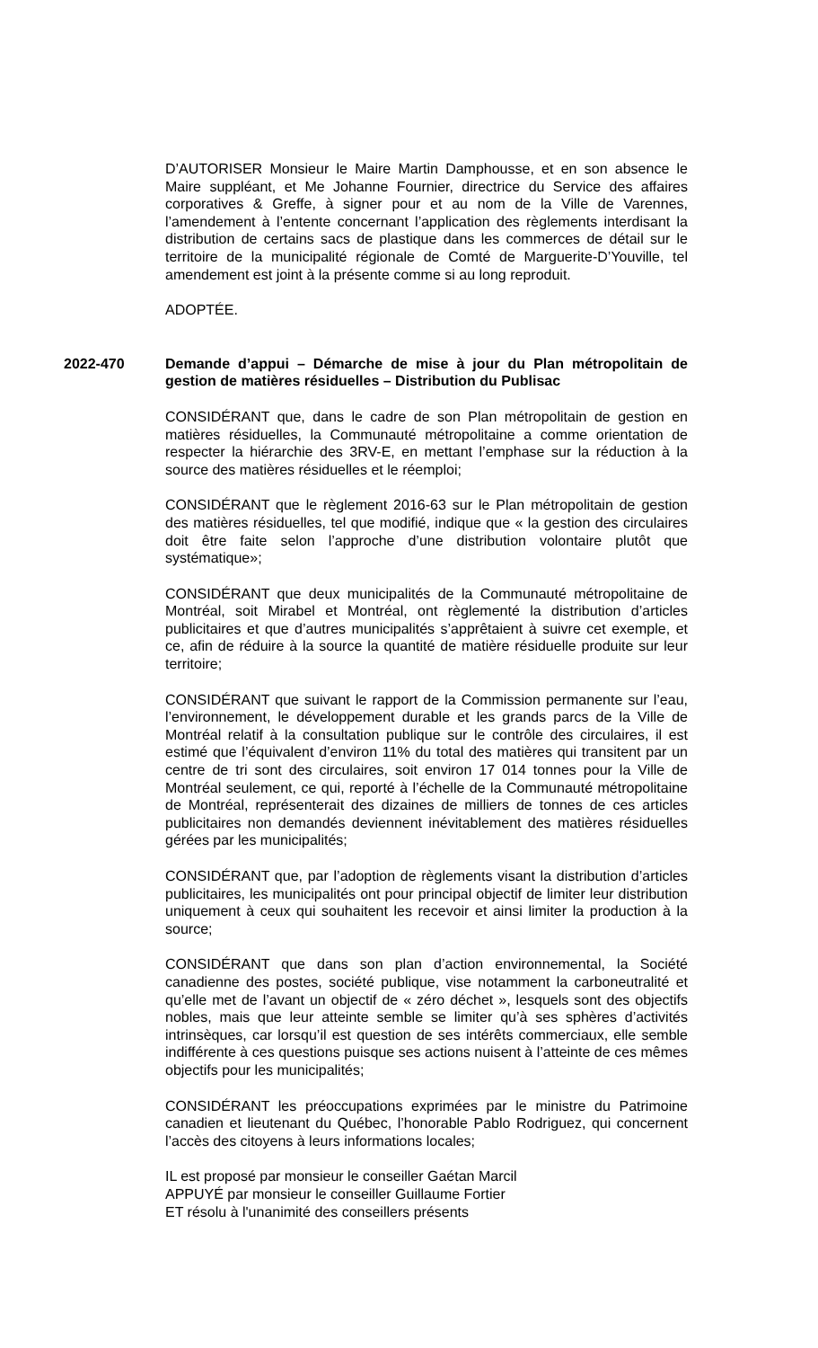D’AUTORISER Monsieur le Maire Martin Damphousse, et en son absence le Maire suppléant, et Me Johanne Fournier, directrice du Service des affaires corporatives & Greffe, à signer pour et au nom de la Ville de Varennes, l’amendement à l’entente concernant l’application des règlements interdisant la distribution de certains sacs de plastique dans les commerces de détail sur le territoire de la municipalité régionale de Comté de Marguerite-D’Youville, tel amendement est joint à la présente comme si au long reproduit.
ADOPTÉE.
2022-470 Demande d’appui – Démarche de mise à jour du Plan métropolitain de gestion de matières résiduelles – Distribution du Publisac
CONSIDÉRANT que, dans le cadre de son Plan métropolitain de gestion en matières résiduelles, la Communauté métropolitaine a comme orientation de respecter la hiérarchie des 3RV-E, en mettant l’emphase sur la réduction à la source des matières résiduelles et le réemploi;
CONSIDÉRANT que le règlement 2016-63 sur le Plan métropolitain de gestion des matières résiduelles, tel que modifié, indique que « la gestion des circulaires doit être faite selon l’approche d’une distribution volontaire plutôt que systématique»;
CONSIDÉRANT que deux municipalités de la Communauté métropolitaine de Montréal, soit Mirabel et Montréal, ont règlementé la distribution d’articles publicitaires et que d’autres municipalités s’apprêtaient à suivre cet exemple, et ce, afin de réduire à la source la quantité de matière résiduelle produite sur leur territoire;
CONSIDÉRANT que suivant le rapport de la Commission permanente sur l’eau, l’environnement, le développement durable et les grands parcs de la Ville de Montréal relatif à la consultation publique sur le contrôle des circulaires, il est estimé que l’équivalent d’environ 11% du total des matières qui transitent par un centre de tri sont des circulaires, soit environ 17 014 tonnes pour la Ville de Montréal seulement, ce qui, reporté à l’échelle de la Communauté métropolitaine de Montréal, représenterait des dizaines de milliers de tonnes de ces articles publicitaires non demandés deviennent inévitablement des matières résiduelles gérées par les municipalités;
CONSIDÉRANT que, par l’adoption de règlements visant la distribution d’articles publicitaires, les municipalités ont pour principal objectif de limiter leur distribution uniquement à ceux qui souhaitent les recevoir et ainsi limiter la production à la source;
CONSIDÉRANT que dans son plan d’action environnemental, la Société canadienne des postes, société publique, vise notamment la carboneutralité et qu’elle met de l’avant un objectif de « zéro déchet », lesquels sont des objectifs nobles, mais que leur atteinte semble se limiter qu’à ses sphères d’activités intrinsèques, car lorsqu’il est question de ses intérêts commerciaux, elle semble indifférente à ces questions puisque ses actions nuisent à l’atteinte de ces mêmes objectifs pour les municipalités;
CONSIDÉRANT les préoccupations exprimées par le ministre du Patrimoine canadien et lieutenant du Québec, l’honorable Pablo Rodriguez, qui concernent l’accès des citoyens à leurs informations locales;
IL est proposé par monsieur le conseiller Gaétan Marcil
APPUYÉ par monsieur le conseiller Guillaume Fortier
ET résolu à l'unanimité des conseillers présents